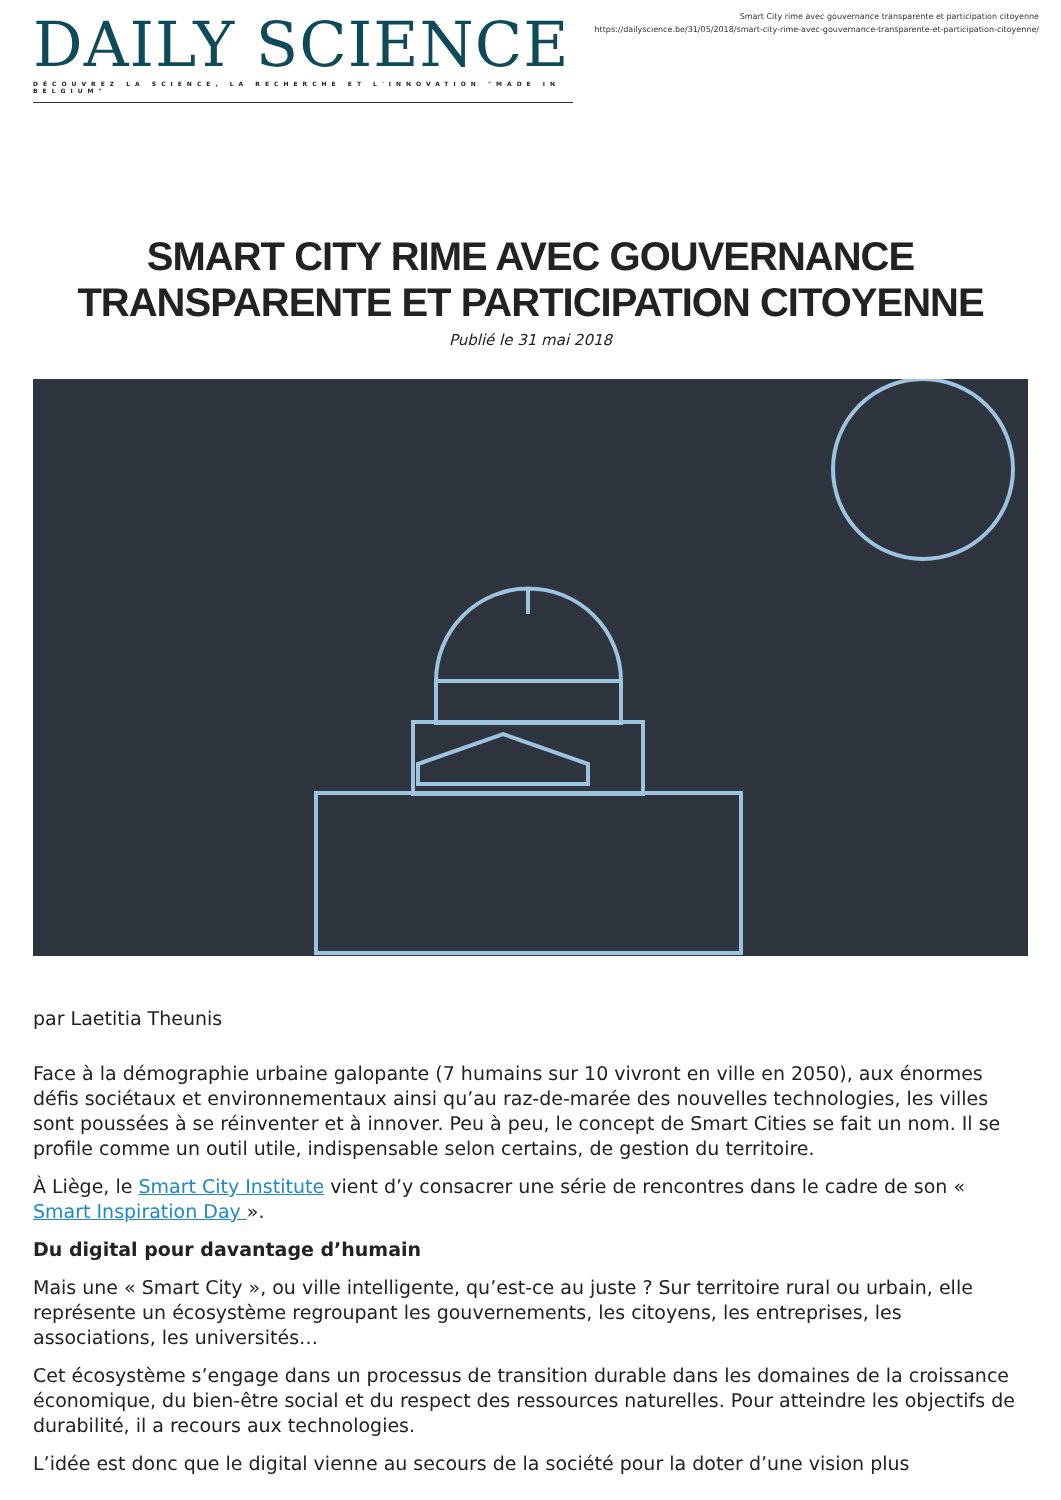DAILY SCIENCE
DÉCOUVREZ LA SCIENCE, LA RECHERCHE ET L'INNOVATION "MADE IN BELGIUM"
Smart City rime avec gouvernance transparente et participation citoyenne
https://dailyscience.be/31/05/2018/smart-city-rime-avec-gouvernance-transparente-et-participation-citoyenne/
SMART CITY RIME AVEC GOUVERNANCE TRANSPARENTE ET PARTICIPATION CITOYENNE
Publié le 31 mai 2018
par Laetitia Theunis
Face à la démographie urbaine galopante (7 humains sur 10 vivront en ville en 2050), aux énormes défis sociétaux et environnementaux ainsi qu’au raz-de-marée des nouvelles technologies, les villes sont poussées à se réinventer et à innover. Peu à peu, le concept de Smart Cities se fait un nom. Il se profile comme un outil utile, indispensable selon certains, de gestion du territoire.
À Liège, le Smart City Institute vient d’y consacrer une série de rencontres dans le cadre de son « Smart Inspiration Day ».
Du digital pour davantage d’humain
Mais une « Smart City », ou ville intelligente, qu’est-ce au juste ? Sur territoire rural ou urbain, elle représente un écosystème regroupant les gouvernements, les citoyens, les entreprises, les associations, les universités…
Cet écosystème s’engage dans un processus de transition durable dans les domaines de la croissance économique, du bien-être social et du respect des ressources naturelles. Pour atteindre les objectifs de durabilité, il a recours aux technologies.
L’idée est donc que le digital vienne au secours de la société pour la doter d’une vision plus